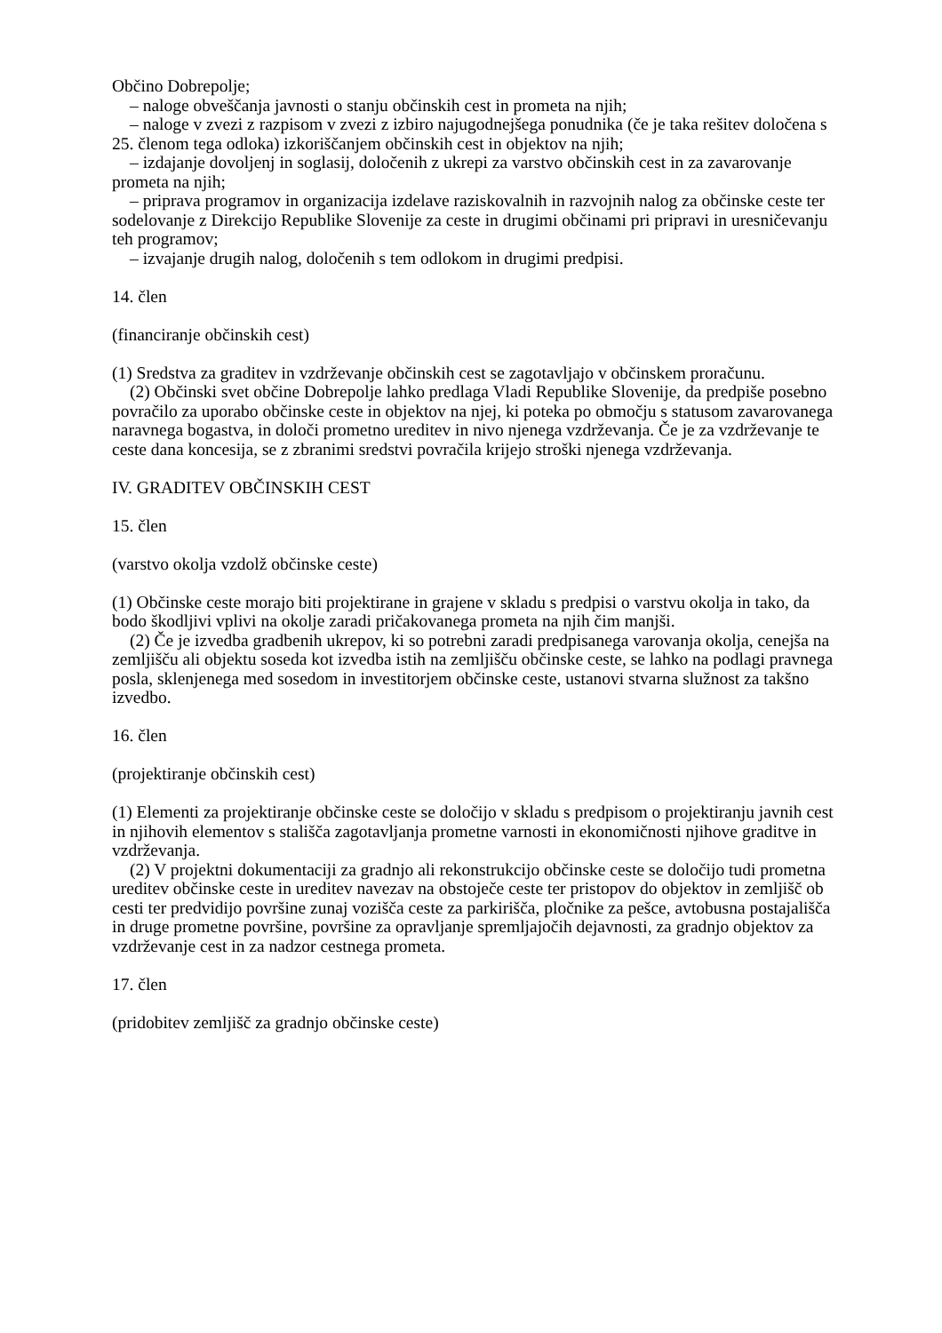Občino Dobrepolje;
– naloge obveščanja javnosti o stanju občinskih cest in prometa na njih;
– naloge v zvezi z razpisom v zvezi z izbiro najugodnejšega ponudnika (če je taka rešitev določena s 25. členom tega odloka) izkoriščanjem občinskih cest in objektov na njih;
– izdajanje dovoljenj in soglasij, določenih z ukrepi za varstvo občinskih cest in za zavarovanje prometa na njih;
– priprava programov in organizacija izdelave raziskovalnih in razvojnih nalog za občinske ceste ter sodelovanje z Direkcijo Republike Slovenije za ceste in drugimi občinami pri pripravi in uresničevanju teh programov;
– izvajanje drugih nalog, določenih s tem odlokom in drugimi predpisi.
14. člen
(financiranje občinskih cest)
(1) Sredstva za graditev in vzdrževanje občinskih cest se zagotavljajo v občinskem proračunu.
(2) Občinski svet občine Dobrepolje lahko predlaga Vladi Republike Slovenije, da predpiše posebno povračilo za uporabo občinske ceste in objektov na njej, ki poteka po območju s statusom zavarovanega naravnega bogastva, in določi prometno ureditev in nivo njenega vzdrževanja. Če je za vzdrževanje te ceste dana koncesija, se z zbranimi sredstvi povračila krijejo stroški njenega vzdrževanja.
IV. GRADITEV OBČINSKIH CEST
15. člen
(varstvo okolja vzdolž občinske ceste)
(1) Občinske ceste morajo biti projektirane in grajene v skladu s predpisi o varstvu okolja in tako, da bodo škodljivi vplivi na okolje zaradi pričakovanega prometa na njih čim manjši.
(2) Če je izvedba gradbenih ukrepov, ki so potrebni zaradi predpisanega varovanja okolja, cenejša na zemljišču ali objektu soseda kot izvedba istih na zemljišču občinske ceste, se lahko na podlagi pravnega posla, sklenjenega med sosedom in investitorjem občinske ceste, ustanovi stvarna služnost za takšno izvedbo.
16. člen
(projektiranje občinskih cest)
(1) Elementi za projektiranje občinske ceste se določijo v skladu s predpisom o projektiranju javnih cest in njihovih elementov s stališča zagotavljanja prometne varnosti in ekonomičnosti njihove graditve in vzdrževanja.
(2) V projektni dokumentaciji za gradnjo ali rekonstrukcijo občinske ceste se določijo tudi prometna ureditev občinske ceste in ureditev navezav na obstoječe ceste ter pristopov do objektov in zemljišč ob cesti ter predvidijo površine zunaj vozišča ceste za parkirišča, pločnike za pešce, avtobusna postajališča in druge prometne površine, površine za opravljanje spremljajočih dejavnosti, za gradnjo objektov za vzdrževanje cest in za nadzor cestnega prometa.
17. člen
(pridobitev zemljišč za gradnjo občinske ceste)